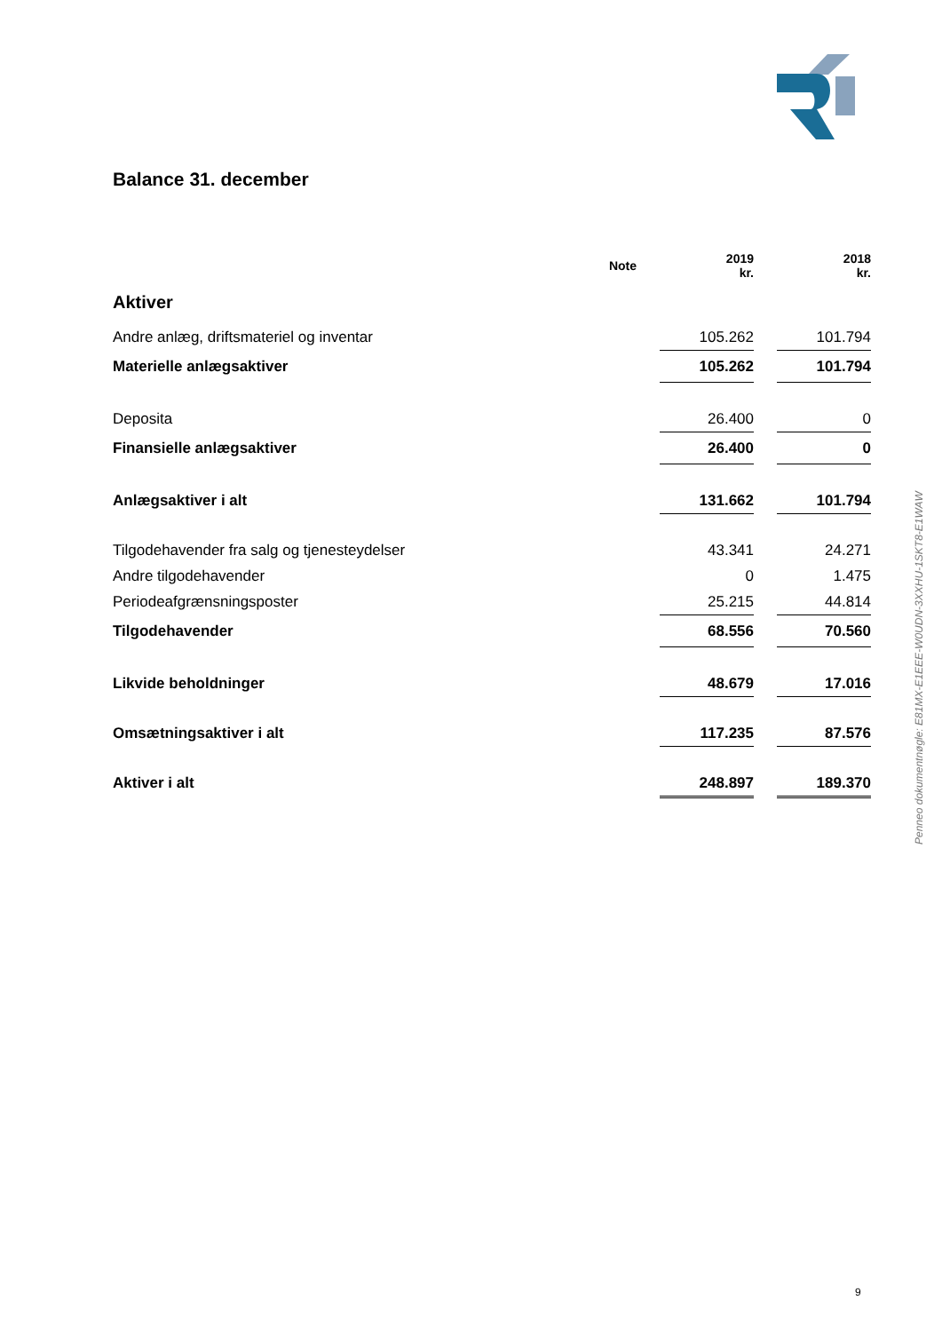Balance 31. december
| | Note | | 2019 kr. | | 2018 kr. |
| --- | --- | --- | --- | --- | --- |
| Aktiver | | | | | |
| Andre anlæg, driftsmateriel og inventar | | | 105.262 | | 101.794 |
| Materielle anlægsaktiver | | | 105.262 | | 101.794 |
| Deposita | | | 26.400 | | 0 |
| Finansielle anlægsaktiver | | | 26.400 | | 0 |
| Anlægsaktiver i alt | | | 131.662 | | 101.794 |
| Tilgodehavender fra salg og tjenesteydelser | | | 43.341 | | 24.271 |
| Andre tilgodehavender | | | 0 | | 1.475 |
| Periodeafgrænsningsposter | | | 25.215 | | 44.814 |
| Tilgodehavender | | | 68.556 | | 70.560 |
| Likvide beholdninger | | | 48.679 | | 17.016 |
| Omsætningsaktiver i alt | | | 117.235 | | 87.576 |
| Aktiver i alt | | | 248.897 | | 189.370 |
Penneo dokumentnøgle: E81MX-E1EEE-W0UDN-3XXHU-1SKT8-E1WAW
9